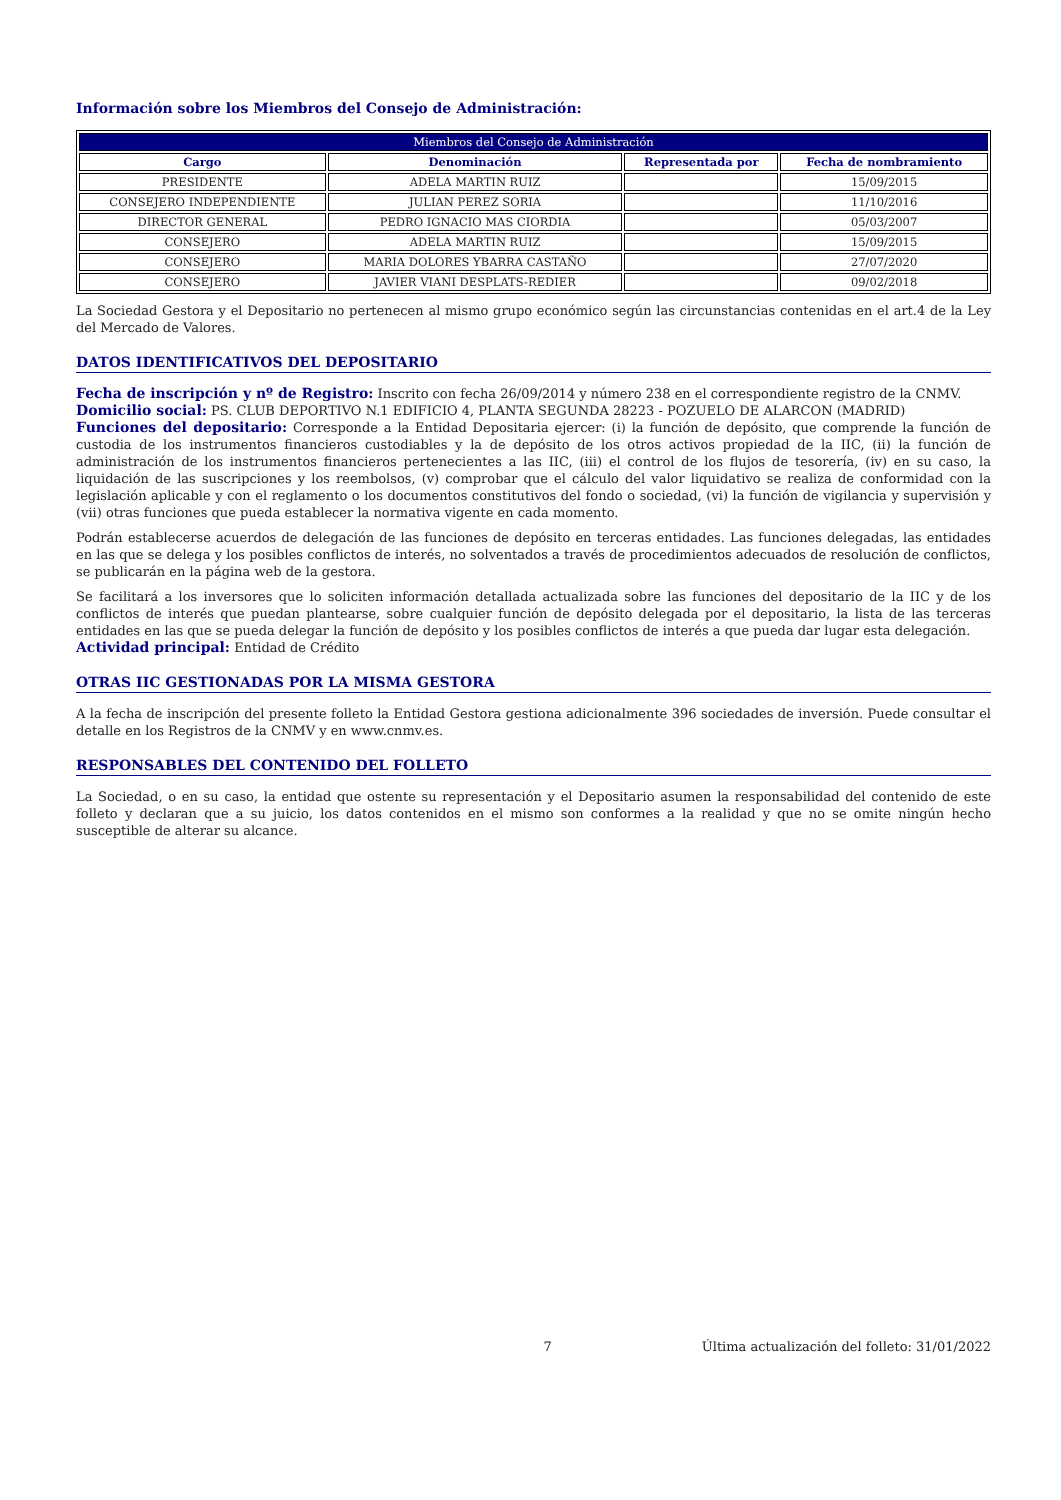Información sobre los Miembros del Consejo de Administración:
| Miembros del Consejo de Administración | | | |
| --- | --- | --- | --- |
| Cargo | Denominación | Representada por | Fecha de nombramiento |
| PRESIDENTE | ADELA MARTIN RUIZ | | 15/09/2015 |
| CONSEJERO INDEPENDIENTE | JULIAN PEREZ SORIA | | 11/10/2016 |
| DIRECTOR GENERAL | PEDRO IGNACIO MAS CIORDIA | | 05/03/2007 |
| CONSEJERO | ADELA MARTIN RUIZ | | 15/09/2015 |
| CONSEJERO | MARIA DOLORES YBARRA CASTAÑO | | 27/07/2020 |
| CONSEJERO | JAVIER VIANI DESPLATS-REDIER | | 09/02/2018 |
La Sociedad Gestora y el Depositario no pertenecen al mismo grupo económico según las circunstancias contenidas en el art.4 de la Ley del Mercado de Valores.
DATOS IDENTIFICATIVOS DEL DEPOSITARIO
Fecha de inscripción y nº de Registro: Inscrito con fecha 26/09/2014 y número 238 en el correspondiente registro de la CNMV.
Domicilio social: PS. CLUB DEPORTIVO N.1 EDIFICIO 4, PLANTA SEGUNDA 28223 - POZUELO DE ALARCON (MADRID)
Funciones del depositario: Corresponde a la Entidad Depositaria ejercer: (i) la función de depósito, que comprende la función de custodia de los instrumentos financieros custodiables y la de depósito de los otros activos propiedad de la IIC, (ii) la función de administración de los instrumentos financieros pertenecientes a las IIC, (iii) el control de los flujos de tesorería, (iv) en su caso, la liquidación de las suscripciones y los reembolsos, (v) comprobar que el cálculo del valor liquidativo se realiza de conformidad con la legislación aplicable y con el reglamento o los documentos constitutivos del fondo o sociedad, (vi) la función de vigilancia y supervisión y (vii) otras funciones que pueda establecer la normativa vigente en cada momento.
Podrán establecerse acuerdos de delegación de las funciones de depósito en terceras entidades. Las funciones delegadas, las entidades en las que se delega y los posibles conflictos de interés, no solventados a través de procedimientos adecuados de resolución de conflictos, se publicarán en la página web de la gestora.
Se facilitará a los inversores que lo soliciten información detallada actualizada sobre las funciones del depositario de la IIC y de los conflictos de interés que puedan plantearse, sobre cualquier función de depósito delegada por el depositario, la lista de las terceras entidades en las que se pueda delegar la función de depósito y los posibles conflictos de interés a que pueda dar lugar esta delegación.
Actividad principal: Entidad de Crédito
OTRAS IIC GESTIONADAS POR LA MISMA GESTORA
A la fecha de inscripción del presente folleto la Entidad Gestora gestiona adicionalmente 396 sociedades de inversión. Puede consultar el detalle en los Registros de la CNMV y en www.cnmv.es.
RESPONSABLES DEL CONTENIDO DEL FOLLETO
La Sociedad, o en su caso, la entidad que ostente su representación y el Depositario asumen la responsabilidad del contenido de este folleto y declaran que a su juicio, los datos contenidos en el mismo son conformes a la realidad y que no se omite ningún hecho susceptible de alterar su alcance.
7 Última actualización del folleto: 31/01/2022